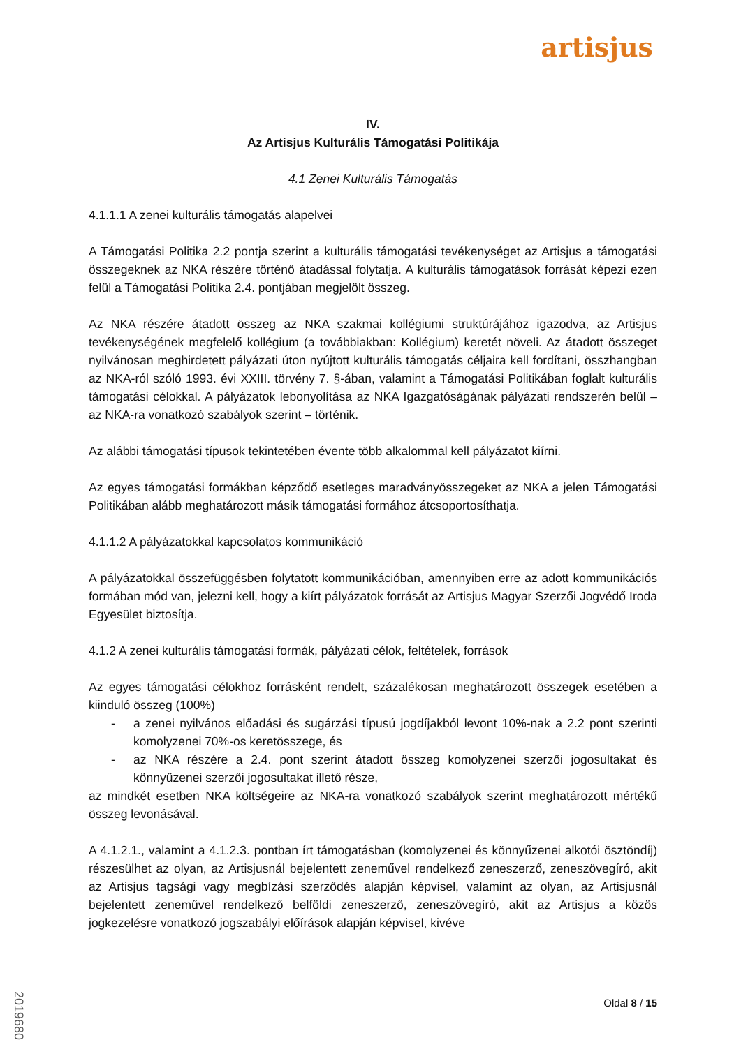artisjus
IV.
Az Artisjus Kulturális Támogatási Politikája
4.1 Zenei Kulturális Támogatás
4.1.1.1 A zenei kulturális támogatás alapelvei
A Támogatási Politika 2.2 pontja szerint a kulturális támogatási tevékenységet az Artisjus a támogatási összegeknek az NKA részére történő átadással folytatja. A kulturális támogatások forrását képezi ezen felül a Támogatási Politika 2.4. pontjában megjelölt összeg.
Az NKA részére átadott összeg az NKA szakmai kollégiumi struktúrájához igazodva, az Artisjus tevékenységének megfelelő kollégium (a továbbiakban: Kollégium) keretét növeli. Az átadott összeget nyilvánosan meghirdetett pályázati úton nyújtott kulturális támogatás céljaira kell fordítani, összhangban az NKA-ról szóló 1993. évi XXIII. törvény 7. §-ában, valamint a Támogatási Politikában foglalt kulturális támogatási célokkal. A pályázatok lebonyolítása az NKA Igazgatóságának pályázati rendszerén belül – az NKA-ra vonatkozó szabályok szerint – történik.
Az alábbi támogatási típusok tekintetében évente több alkalommal kell pályázatot kiírni.
Az egyes támogatási formákban képződő esetleges maradványösszegeket az NKA a jelen Támogatási Politikában alább meghatározott másik támogatási formához átcsoportosíthatja.
4.1.1.2 A pályázatokkal kapcsolatos kommunikáció
A pályázatokkal összefüggésben folytatott kommunikációban, amennyiben erre az adott kommunikációs formában mód van, jelezni kell, hogy a kiírt pályázatok forrását az Artisjus Magyar Szerzői Jogvédő Iroda Egyesület biztosítja.
4.1.2 A zenei kulturális támogatási formák, pályázati célok, feltételek, források
Az egyes támogatási célokhoz forrásként rendelt, százalékosan meghatározott összegek esetében a kiinduló összeg (100%)
- a zenei nyilvános előadási és sugárzási típusú jogdíjakból levont 10%-nak a 2.2 pont szerinti komolyzenei 70%-os keretösszege, és
- az NKA részére a 2.4. pont szerint átadott összeg komolyzenei szerzői jogosultakat és könnyűzenei szerzői jogosultakat illető része,
az mindkét esetben NKA költségeire az NKA-ra vonatkozó szabályok szerint meghatározott mértékű összeg levonásával.
A 4.1.2.1., valamint a 4.1.2.3. pontban írt támogatásban (komolyzenei és könnyűzenei alkotói ösztöndíj) részesülhet az olyan, az Artisjusnál bejelentett zeneművel rendelkező zeneszerző, zeneszövegíró, akit az Artisjus tagsági vagy megbízási szerződés alapján képvisel, valamint az olyan, az Artisjusnál bejelentett zeneművel rendelkező belföldi zeneszerző, zeneszövegíró, akit az Artisjus a közös jogkezelésre vonatkozó jogszabályi előírások alapján képvisel, kivéve
2019680
Oldal 8 / 15